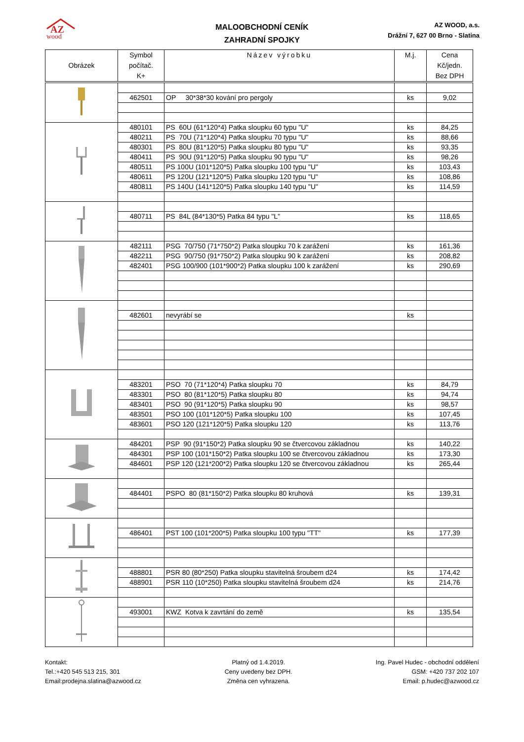AZ
wood
MALOOBCHODNÍ CENÍK
ZAHRADNÍ SPOJKY
AZ WOOD, a.s.
Drážní 7, 627 00 Brno - Slatina
| Obrázek | Symbol počítač. K+ | Název výrobku | M.j. | Cena Kč/jedn. Bez DPH |
| --- | --- | --- | --- | --- |
| | 462501 | OP 30*38*30 kování pro pergoly | ks | 9,02 |
| | 480101 | PS 60U (61*120*4) Patka sloupku 60 typu "U" | ks | 84,25 |
| | 480211 | PS 70U (71*120*4) Patka sloupku 70 typu "U" | ks | 88,66 |
| | 480301 | PS 80U (81*120*5) Patka sloupku 80 typu "U" | ks | 93,35 |
| | 480411 | PS 90U (91*120*5) Patka sloupku 90 typu "U" | ks | 98,26 |
| | 480511 | PS 100U (101*120*5) Patka sloupku 100 typu "U" | ks | 103,43 |
| | 480611 | PS 120U (121*120*5) Patka sloupku 120 typu "U" | ks | 108,86 |
| | 480811 | PS 140U (141*120*5) Patka sloupku 140 typu "U" | ks | 114,59 |
| | 480711 | PS 84L (84*130*5) Patka 84 typu "L" | ks | 118,65 |
| | 482111 | PSG 70/750 (71*750*2) Patka sloupku 70 k zarážení | ks | 161,36 |
| | 482211 | PSG 90/750 (91*750*2) Patka sloupku 90 k zarážení | ks | 208,82 |
| | 482401 | PSG 100/900 (101*900*2) Patka sloupku 100 k zarážení | ks | 290,69 |
| | 482601 | nevyrábí se | ks | |
| | 483201 | PSO 70 (71*120*4) Patka sloupku 70 | ks | 84,79 |
| | 483301 | PSO 80 (81*120*5) Patka sloupku 80 | ks | 94,74 |
| | 483401 | PSO 90 (91*120*5) Patka sloupku 90 | ks | 98,57 |
| | 483501 | PSO 100 (101*120*5) Patka sloupku 100 | ks | 107,45 |
| | 483601 | PSO 120 (121*120*5) Patka sloupku 120 | ks | 113,76 |
| | 484201 | PSP 90 (91*150*2) Patka sloupku 90 se čtvercovou základnou | ks | 140,22 |
| | 484301 | PSP 100 (101*150*2) Patka sloupku 100 se čtvercovou základnou | ks | 173,30 |
| | 484601 | PSP 120 (121*200*2) Patka sloupku 120 se čtvercovou základnou | ks | 265,44 |
| | 484401 | PSPO 80 (81*150*2) Patka sloupku 80 kruhová | ks | 139,31 |
| | 486401 | PST 100 (101*200*5) Patka sloupku 100 typu "TT" | ks | 177,39 |
| | 488801 | PSR 80 (80*250) Patka sloupku stavitelná šroubem d24 | ks | 174,42 |
| | 488901 | PSR 110 (10*250) Patka sloupku stavitelná šroubem d24 | ks | 214,76 |
| | 493001 | KWZ Kotva k zavrtání do země | ks | 135,54 |
Kontakt:
Tel.:+420 545 513 215, 301
Email:prodejna.slatina@azwood.cz
Platný od 1.4.2019.
Ceny uvedeny bez DPH.
Změna cen vyhrazena.
Ing. Pavel Hudec - obchodní oddělení
GSM: +420 737 202 107
Email: p.hudec@azwood.cz